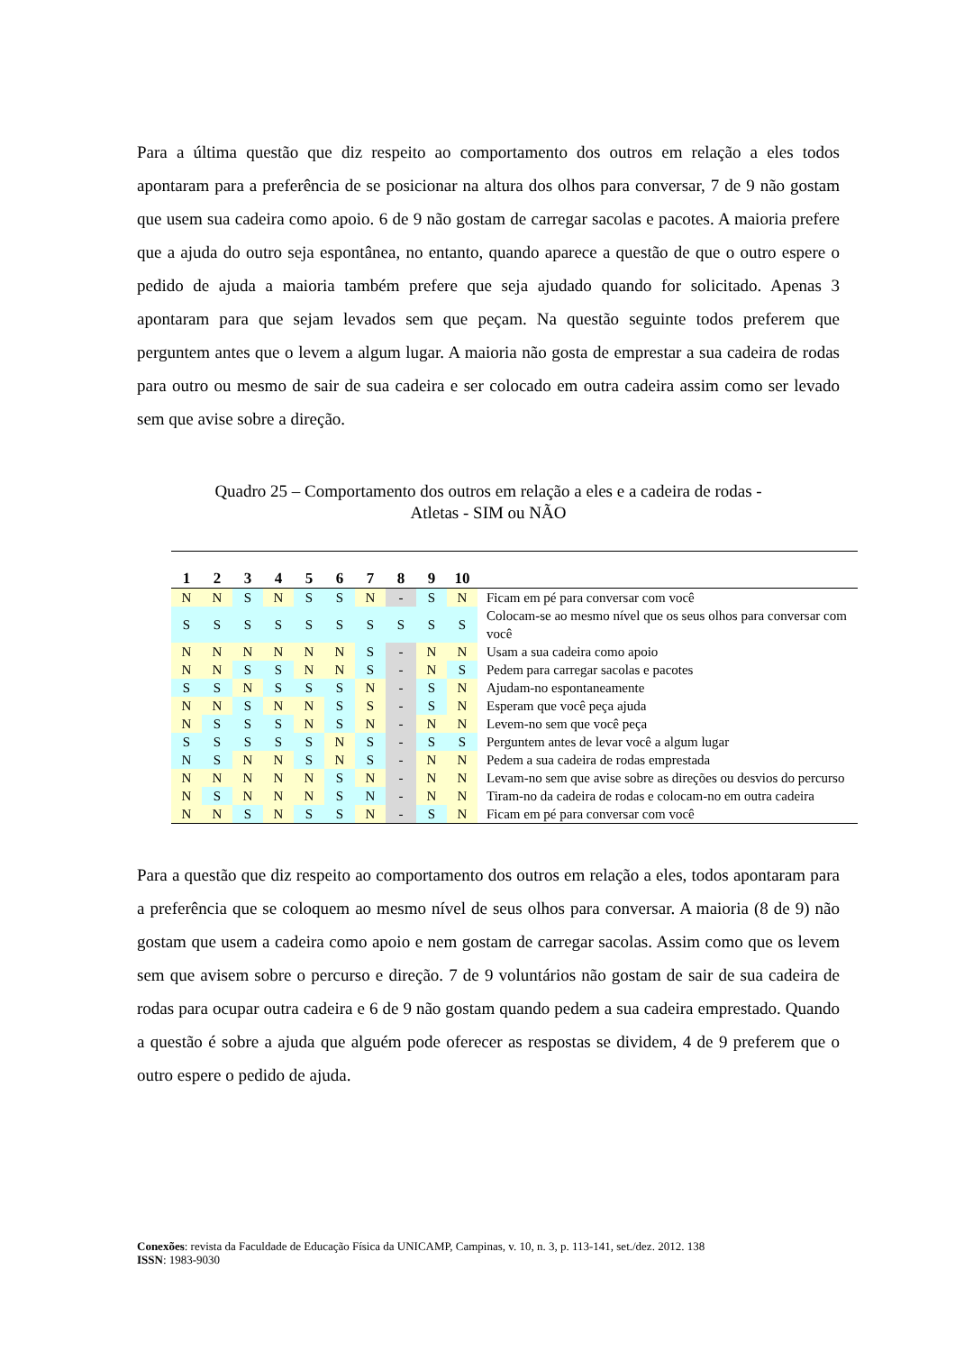Para a última questão que diz respeito ao comportamento dos outros em relação a eles todos apontaram para a preferência de se posicionar na altura dos olhos para conversar, 7 de 9 não gostam que usem sua cadeira como apoio. 6 de 9 não gostam de carregar sacolas e pacotes. A maioria prefere que a ajuda do outro seja espontânea, no entanto, quando aparece a questão de que o outro espere o pedido de ajuda a maioria também prefere que seja ajudado quando for solicitado. Apenas 3 apontaram para que sejam levados sem que peçam. Na questão seguinte todos preferem que perguntem antes que o levem a algum lugar. A maioria não gosta de emprestar a sua cadeira de rodas para outro ou mesmo de sair de sua cadeira e ser colocado em outra cadeira assim como ser levado sem que avise sobre a direção.
Quadro 25 – Comportamento dos outros em relação a eles e a cadeira de rodas -
Atletas - SIM ou NÃO
| 1 | 2 | 3 | 4 | 5 | 6 | 7 | 8 | 9 | 10 | |
| --- | --- | --- | --- | --- | --- | --- | --- | --- | --- | --- |
| N | N | S | N | S | S | N | - | S | N | Ficam em pé para conversar com você |
| S | S | S | S | S | S | S | S | S | S | Colocam-se ao mesmo nível que os seus olhos para conversar com você |
| N | N | N | N | N | N | S | - | N | N | Usam a sua cadeira como apoio |
| N | N | S | S | N | N | S | - | N | S | Pedem para carregar sacolas e pacotes |
| S | S | N | S | S | S | N | - | S | N | Ajudam-no espontaneamente |
| N | N | S | N | N | S | S | - | S | N | Esperam que você peça ajuda |
| N | S | S | S | N | S | N | - | N | N | Levem-no sem que você peça |
| S | S | S | S | S | N | S | - | S | S | Perguntem antes de levar você a algum lugar |
| N | S | N | N | S | N | S | - | N | N | Pedem a sua cadeira de rodas emprestada |
| N | N | N | N | N | S | N | - | N | N | Levam-no sem que avise sobre as direções ou desvios do percurso |
| N | S | N | N | N | S | N | - | N | N | Tiram-no da cadeira de rodas e colocam-no em outra cadeira |
| N | N | S | N | S | S | N | - | S | N | Ficam em pé para conversar com você |
Para a questão que diz respeito ao comportamento dos outros em relação a eles, todos apontaram para a preferência que se coloquem ao mesmo nível de seus olhos para conversar. A maioria (8 de 9) não gostam que usem a cadeira como apoio e nem gostam de carregar sacolas. Assim como que os levem sem que avisem sobre o percurso e direção. 7 de 9 voluntários não gostam de sair de sua cadeira de rodas para ocupar outra cadeira e 6 de 9 não gostam quando pedem a sua cadeira emprestado. Quando a questão é sobre a ajuda que alguém pode oferecer as respostas se dividem, 4 de 9 preferem que o outro espere o pedido de ajuda.
Conexões: revista da Faculdade de Educação Física da UNICAMP, Campinas, v. 10, n. 3, p. 113-141, set./dez. 2012. 138
ISSN: 1983-9030